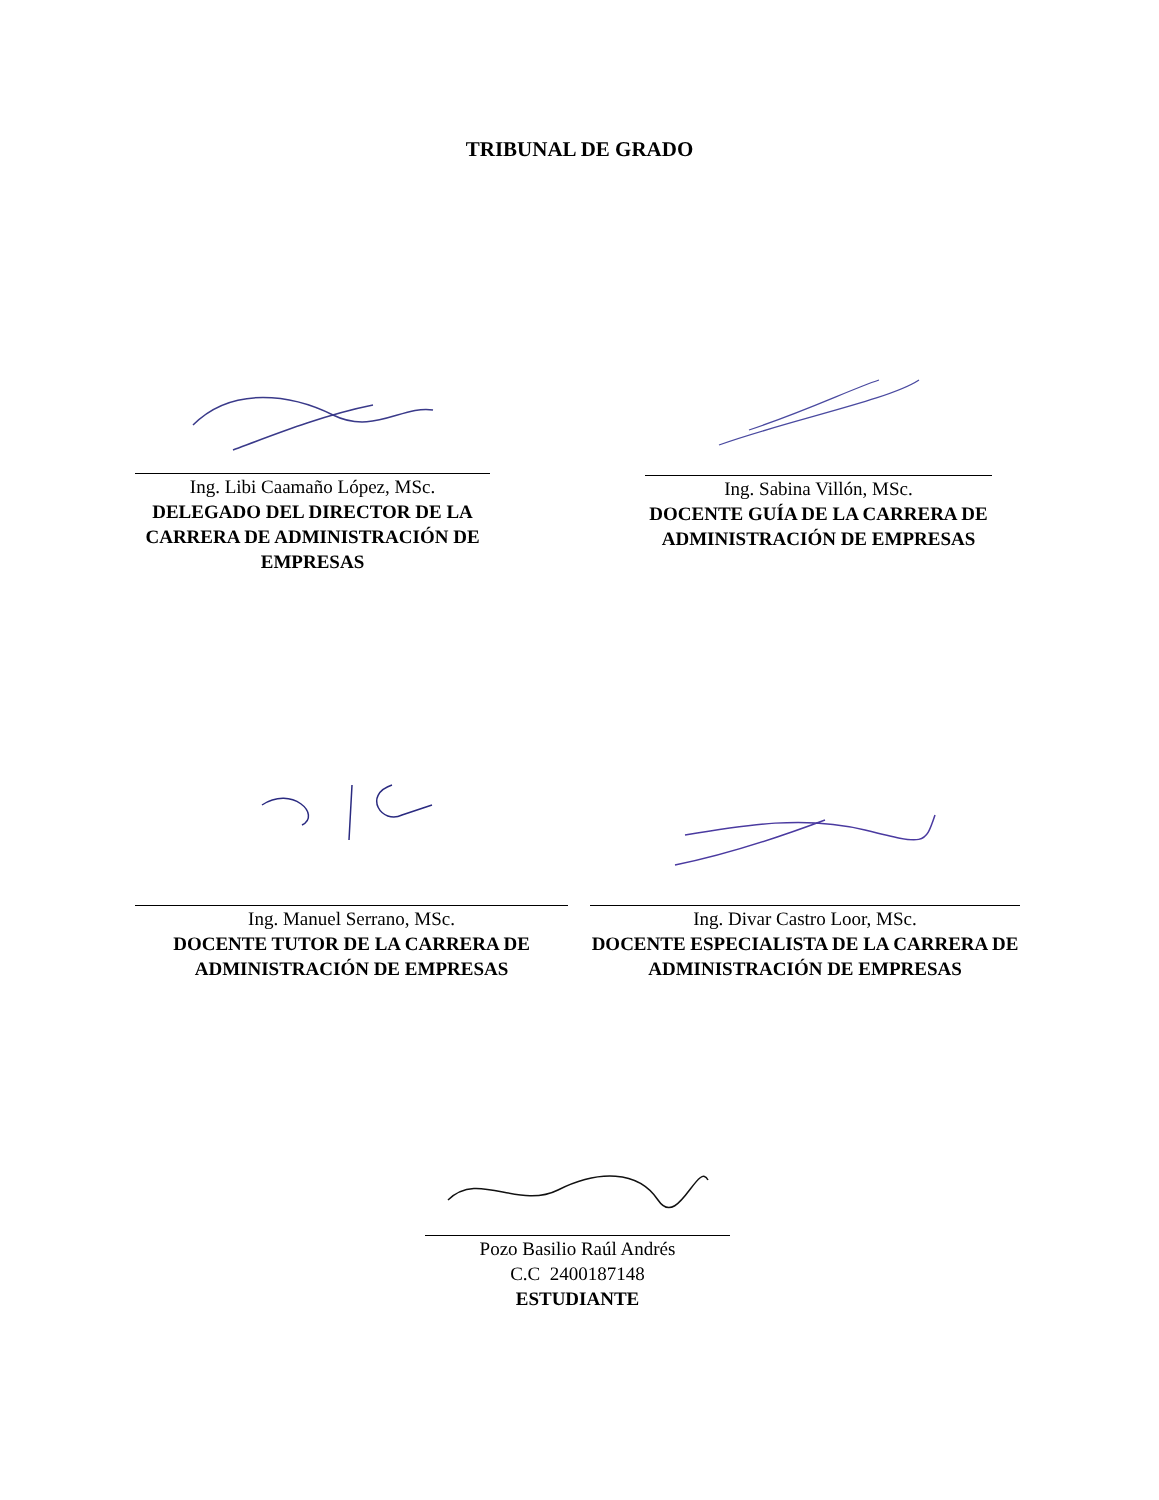TRIBUNAL DE GRADO
Ing. Libi Caamaño López, MSc.
DELEGADO DEL DIRECTOR DE LA CARRERA DE ADMINISTRACIÓN DE EMPRESAS
Ing. Sabina Villón, MSc.
DOCENTE GUÍA DE LA CARRERA DE ADMINISTRACIÓN DE EMPRESAS
Ing. Manuel Serrano, MSc.
DOCENTE TUTOR DE LA CARRERA DE ADMINISTRACIÓN DE EMPRESAS
Ing. Divar Castro Loor, MSc.
DOCENTE ESPECIALISTA DE LA CARRERA DE ADMINISTRACIÓN DE EMPRESAS
Pozo Basilio Raúl Andrés
C.C 2400187148
ESTUDIANTE